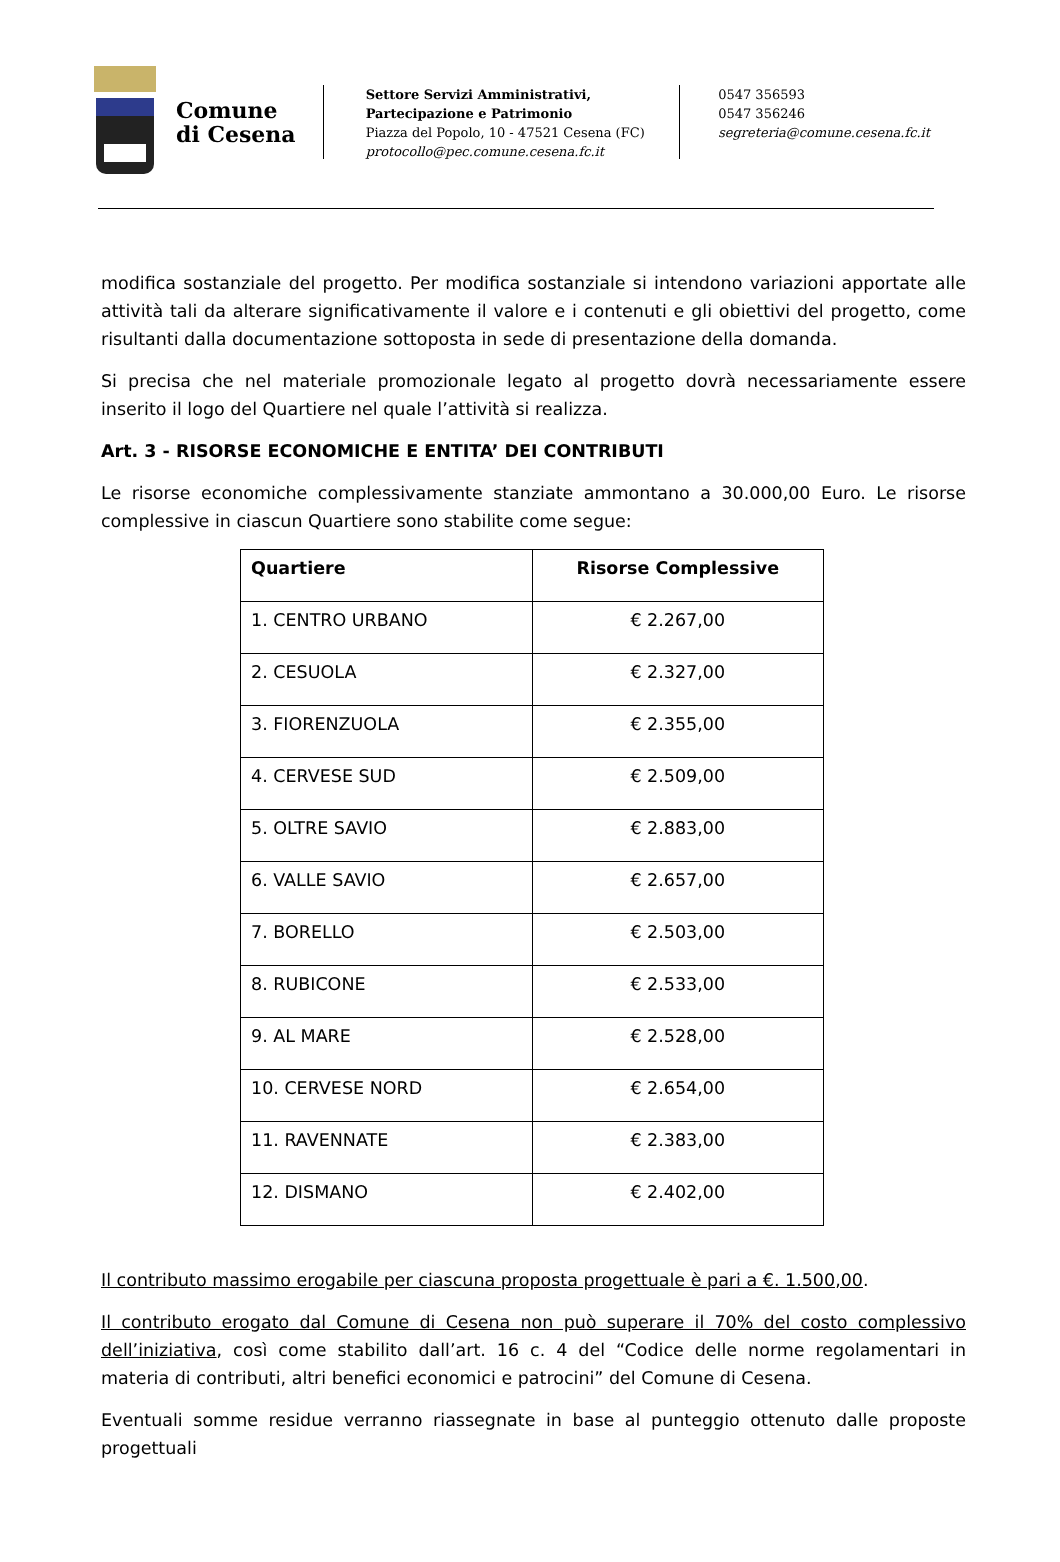Comune
di Cesena
Settore Servizi Amministrativi,
Partecipazione e Patrimonio
Piazza del Popolo, 10 - 47521 Cesena (FC)
protocollo@pec.comune.cesena.fc.it
0547 356593
0547 356246
segreteria@comune.cesena.fc.it
modifica sostanziale del progetto. Per modifica sostanziale si intendono variazioni apportate alle attività tali da alterare significativamente il valore e i contenuti e gli obiettivi del progetto, come risultanti dalla documentazione sottoposta in sede di presentazione della domanda.
Si precisa che nel materiale promozionale legato al progetto dovrà necessariamente essere inserito il logo del Quartiere nel quale l’attività si realizza.
Art. 3 - RISORSE ECONOMICHE E ENTITA’ DEI CONTRIBUTI
Le risorse economiche complessivamente stanziate ammontano a 30.000,00 Euro. Le risorse complessive in ciascun Quartiere sono stabilite come segue:
| Quartiere | Risorse Complessive |
| --- | --- |
| 1. CENTRO URBANO | € 2.267,00 |
| 2. CESUOLA | € 2.327,00 |
| 3. FIORENZUOLA | € 2.355,00 |
| 4. CERVESE SUD | € 2.509,00 |
| 5. OLTRE SAVIO | € 2.883,00 |
| 6. VALLE SAVIO | € 2.657,00 |
| 7. BORELLO | € 2.503,00 |
| 8. RUBICONE | € 2.533,00 |
| 9. AL MARE | € 2.528,00 |
| 10. CERVESE NORD | € 2.654,00 |
| 11. RAVENNATE | € 2.383,00 |
| 12. DISMANO | € 2.402,00 |
Il contributo massimo erogabile per ciascuna proposta progettuale è pari a €. 1.500,00.
Il contributo erogato dal Comune di Cesena non può superare il 70% del costo complessivo dell’iniziativa, così come stabilito dall’art. 16 c. 4 del “Codice delle norme regolamentari in materia di contributi, altri benefici economici e patrocini” del Comune di Cesena.
Eventuali somme residue verranno riassegnate in base al punteggio ottenuto dalle proposte progettuali